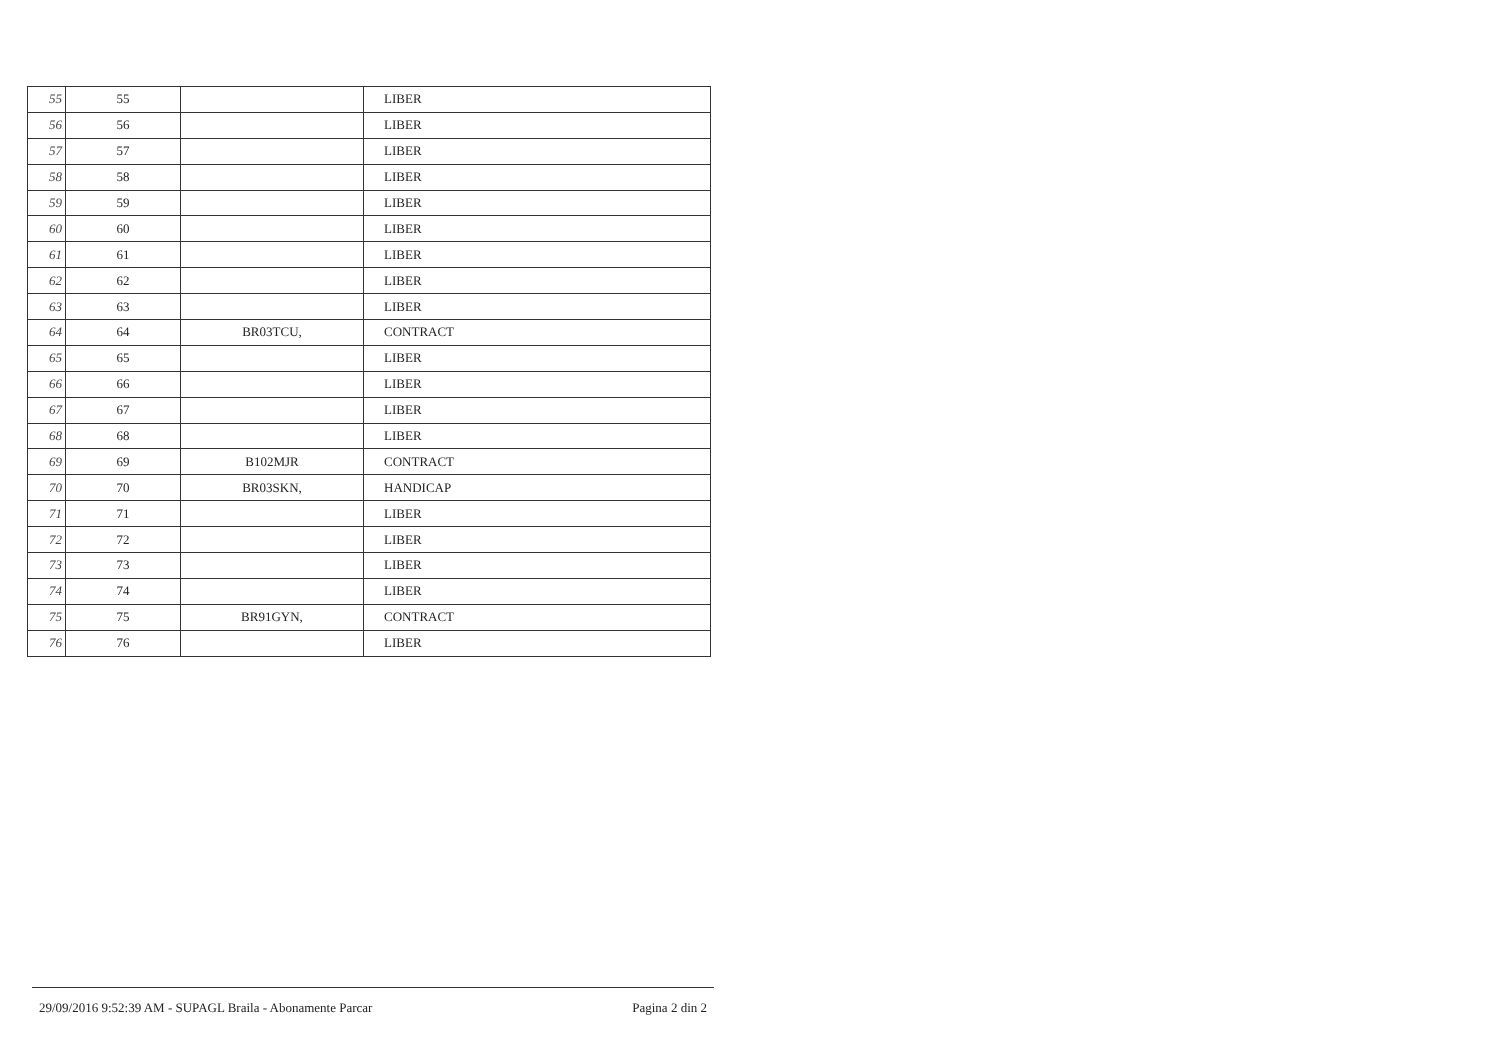| 55 | 55 | | LIBER |
| 56 | 56 | | LIBER |
| 57 | 57 | | LIBER |
| 58 | 58 | | LIBER |
| 59 | 59 | | LIBER |
| 60 | 60 | | LIBER |
| 61 | 61 | | LIBER |
| 62 | 62 | | LIBER |
| 63 | 63 | | LIBER |
| 64 | 64 | BR03TCU, | CONTRACT |
| 65 | 65 | | LIBER |
| 66 | 66 | | LIBER |
| 67 | 67 | | LIBER |
| 68 | 68 | | LIBER |
| 69 | 69 | B102MJR | CONTRACT |
| 70 | 70 | BR03SKN, | HANDICAP |
| 71 | 71 | | LIBER |
| 72 | 72 | | LIBER |
| 73 | 73 | | LIBER |
| 74 | 74 | | LIBER |
| 75 | 75 | BR91GYN, | CONTRACT |
| 76 | 76 | | LIBER |
29/09/2016 9:52:39 AM - SUPAGL Braila - Abonamente Parcar Pagina 2 din 2